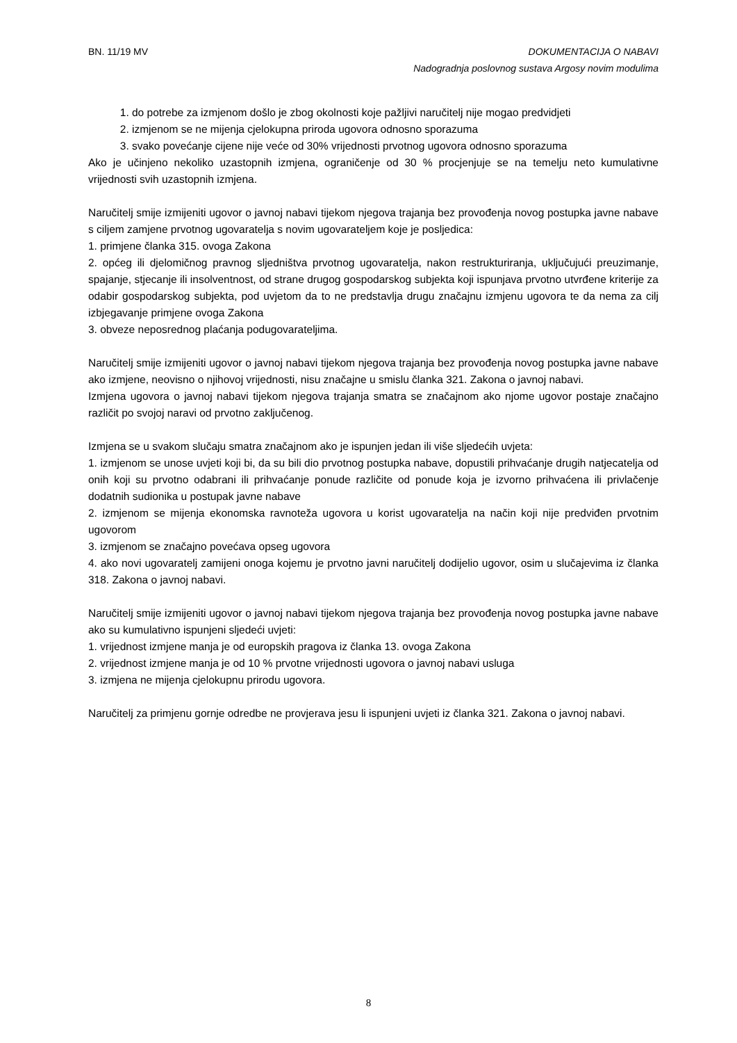BN. 11/19 MV
DOKUMENTACIJA O NABAVI
Nadogradnja poslovnog sustava Argosy novim modulima
1. do potrebe za izmjenom došlo je zbog okolnosti koje pažljivi naručitelj nije mogao predvidjeti
2. izmjenom se ne mijenja cjelokupna priroda ugovora odnosno sporazuma
3. svako povećanje cijene nije veće od 30% vrijednosti prvotnog ugovora odnosno sporazuma
Ako je učinjeno nekoliko uzastopnih izmjena, ograničenje od 30 % procjenjuje se na temelju neto kumulativne vrijednosti svih uzastopnih izmjena.
Naručitelj smije izmijeniti ugovor o javnoj nabavi tijekom njegova trajanja bez provođenja novog postupka javne nabave s ciljem zamjene prvotnog ugovaratelja s novim ugovarateljem koje je posljedica:
1. primjene članka 315. ovoga Zakona
2. općeg ili djelomičnog pravnog sljedništva prvotnog ugovaratelja, nakon restrukturiranja, uključujući preuzimanje, spajanje, stjecanje ili insolventnost, od strane drugog gospodarskog subjekta koji ispunjava prvotno utvrđene kriterije za odabir gospodarskog subjekta, pod uvjetom da to ne predstavlja drugu značajnu izmjenu ugovora te da nema za cilj izbjegavanje primjene ovoga Zakona
3. obveze neposrednog plaćanja podugovarateljima.
Naručitelj smije izmijeniti ugovor o javnoj nabavi tijekom njegova trajanja bez provođenja novog postupka javne nabave ako izmjene, neovisno o njihovoj vrijednosti, nisu značajne u smislu članka 321. Zakona o javnoj nabavi.
Izmjena ugovora o javnoj nabavi tijekom njegova trajanja smatra se značajnom ako njome ugovor postaje značajno različit po svojoj naravi od prvotno zaključenog.
Izmjena se u svakom slučaju smatra značajnom ako je ispunjen jedan ili više sljedećih uvjeta:
1. izmjenom se unose uvjeti koji bi, da su bili dio prvotnog postupka nabave, dopustili prihvaćanje drugih natjecatelja od onih koji su prvotno odabrani ili prihvaćanje ponude različite od ponude koja je izvorno prihvaćena ili privlačenje dodatnih sudionika u postupak javne nabave
2. izmjenom se mijenja ekonomska ravnoteža ugovora u korist ugovaratelja na način koji nije predviđen prvotnim ugovorom
3. izmjenom se značajno povećava opseg ugovora
4. ako novi ugovaratelj zamijeni onoga kojemu je prvotno javni naručitelj dodijelio ugovor, osim u slučajevima iz članka 318. Zakona o javnoj nabavi.
Naručitelj smije izmijeniti ugovor o javnoj nabavi tijekom njegova trajanja bez provođenja novog postupka javne nabave ako su kumulativno ispunjeni sljedeći uvjeti:
1. vrijednost izmjene manja je od europskih pragova iz članka 13. ovoga Zakona
2. vrijednost izmjene manja je od 10 % prvotne vrijednosti ugovora o javnoj nabavi usluga
3. izmjena ne mijenja cjelokupnu prirodu ugovora.
Naručitelj za primjenu gornje odredbe ne provjerava jesu li ispunjeni uvjeti iz članka 321. Zakona o javnoj nabavi.
8